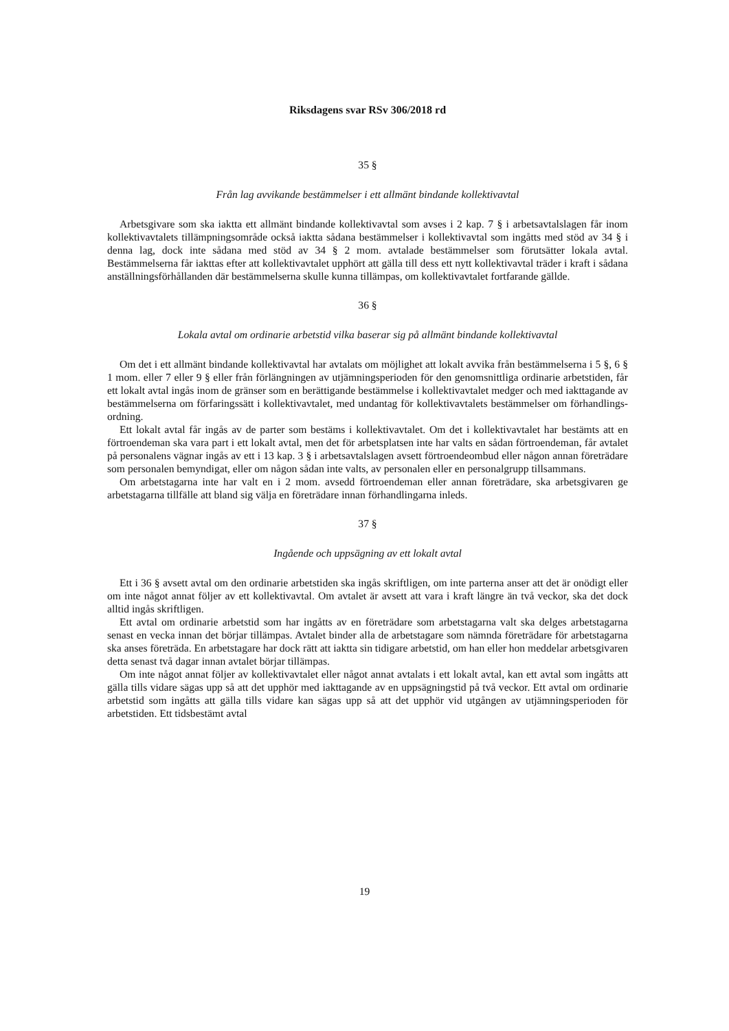Riksdagens svar RSv 306/2018 rd
35 §
Från lag avvikande bestämmelser i ett allmänt bindande kollektivavtal
Arbetsgivare som ska iaktta ett allmänt bindande kollektivavtal som avses i 2 kap. 7 § i arbets­avtalslagen får inom kollektivavtalets tillämpningsområde också iaktta sådana bestämmelser i kollektivavtal som ingåtts med stöd av 34 § i denna lag, dock inte sådana med stöd av 34 § 2 mom. avtalade bestämmelser som förutsätter lokala avtal. Bestämmelserna får iakttas efter att kollek­tivavtalet upphört att gälla till dess ett nytt kollektivavtal träder i kraft i sådana anställningsför­hållanden där bestämmelserna skulle kunna tillämpas, om kollektivavtalet fortfarande gällde.
36 §
Lokala avtal om ordinarie arbetstid vilka baserar sig på allmänt bindande kollektivavtal
Om det i ett allmänt bindande kollektivavtal har avtalats om möjlighet att lokalt avvika från be­stämmelserna i 5 §, 6 § 1 mom. eller 7 eller 9 § eller från förlängningen av utjämningsperioden för den genomsnittliga ordinarie arbetstiden, får ett lokalt avtal ingås inom de gränser som en berät­tigande bestämmelse i kollektivavtalet medger och med iakttagande av bestämmelserna om för­faringssätt i kollektivavtalet, med undantag för kollektivavtalets bestämmelser om förhandlings­ordning.
Ett lokalt avtal får ingås av de parter som bestäms i kollektivavtalet. Om det i kollektivavtalet har bestämts att en förtroendeman ska vara part i ett lokalt avtal, men det för arbetsplatsen inte har valts en sådan förtroendeman, får avtalet på personalens vägnar ingås av ett i 13 kap. 3 § i arbets­avtalslagen avsett förtroendeombud eller någon annan företrädare som personalen bemyndigat, eller om någon sådan inte valts, av personalen eller en personalgrupp tillsammans.
Om arbetstagarna inte har valt en i 2 mom. avsedd förtroendeman eller annan företrädare, ska arbetsgivaren ge arbetstagarna tillfälle att bland sig välja en företrädare innan förhandlingarna in­leds.
37 §
Ingående och uppsägning av ett lokalt avtal
Ett i 36 § avsett avtal om den ordinarie arbetstiden ska ingås skriftligen, om inte parterna anser att det är onödigt eller om inte något annat följer av ett kollektivavtal. Om avtalet är avsett att vara i kraft längre än två veckor, ska det dock alltid ingås skriftligen.
Ett avtal om ordinarie arbetstid som har ingåtts av en företrädare som arbetstagarna valt ska delges arbetstagarna senast en vecka innan det börjar tillämpas. Avtalet binder alla de arbetstaga­re som nämnda företrädare för arbetstagarna ska anses företräda. En arbetstagare har dock rätt att iaktta sin tidigare arbetstid, om han eller hon meddelar arbetsgivaren detta senast två dagar innan avtalet börjar tillämpas.
Om inte något annat följer av kollektivavtalet eller något annat avtalats i ett lokalt avtal, kan ett avtal som ingåtts att gälla tills vidare sägas upp så att det upphör med iakttagande av en uppsäg­ningstid på två veckor. Ett avtal om ordinarie arbetstid som ingåtts att gälla tills vidare kan sägas upp så att det upphör vid utgången av utjämningsperioden för arbetstiden. Ett tidsbestämt avtal
19